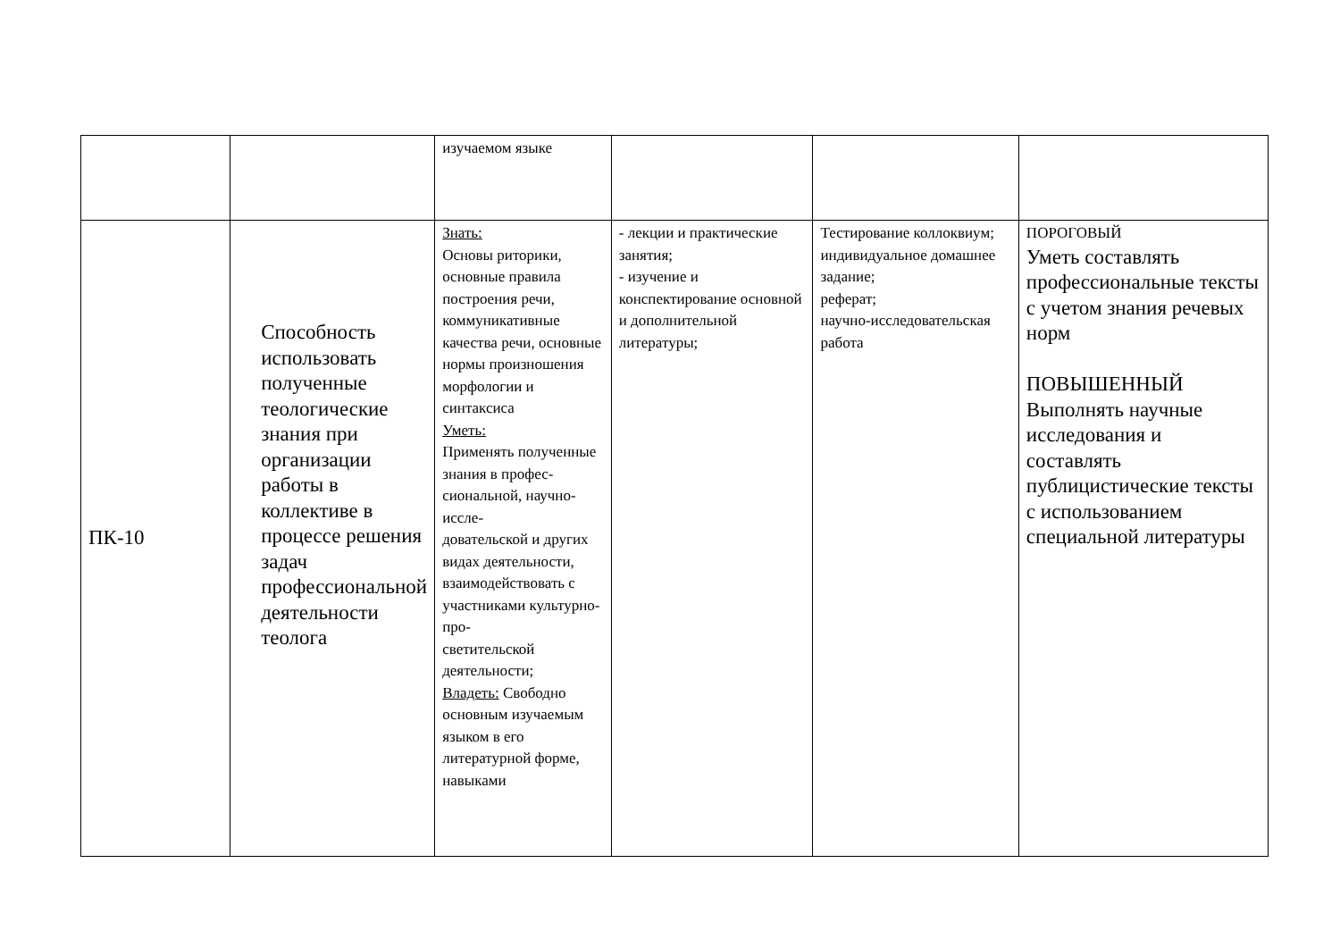| | | изучаемом языке | | | |
| ПК-10 | Способность использовать полученные теологические знания при организации работы в коллективе в процессе решения задач профессиональной деятельности теолога | Знать: Основы риторики, основные правила построения речи, коммуникативные качества речи, основные нормы произношения морфологии и синтаксиса Уметь: Применять полученные знания в профес- сиональной, научно-иссле- довательской и других видах деятельности, взаимодействовать с участниками культурно-про- светительской деятельности ; Владеть: Свободно основным изучаемым языком в его литературной форме, навыками | - лекции и практические занятия; - изучение и конспектирование основной и дополнительной литературы; | Тестирование коллоквиум; индивидуальное домашнее задание; реферат; научно-исследовательская работа | ПОРОГОВЫЙ Уметь составлять профессиональные тексты с учетом знания речевых норм ПОВЫШЕННЫЙ Выполнять научные исследования и составлять публицистические тексты с использованием специальной литературы |